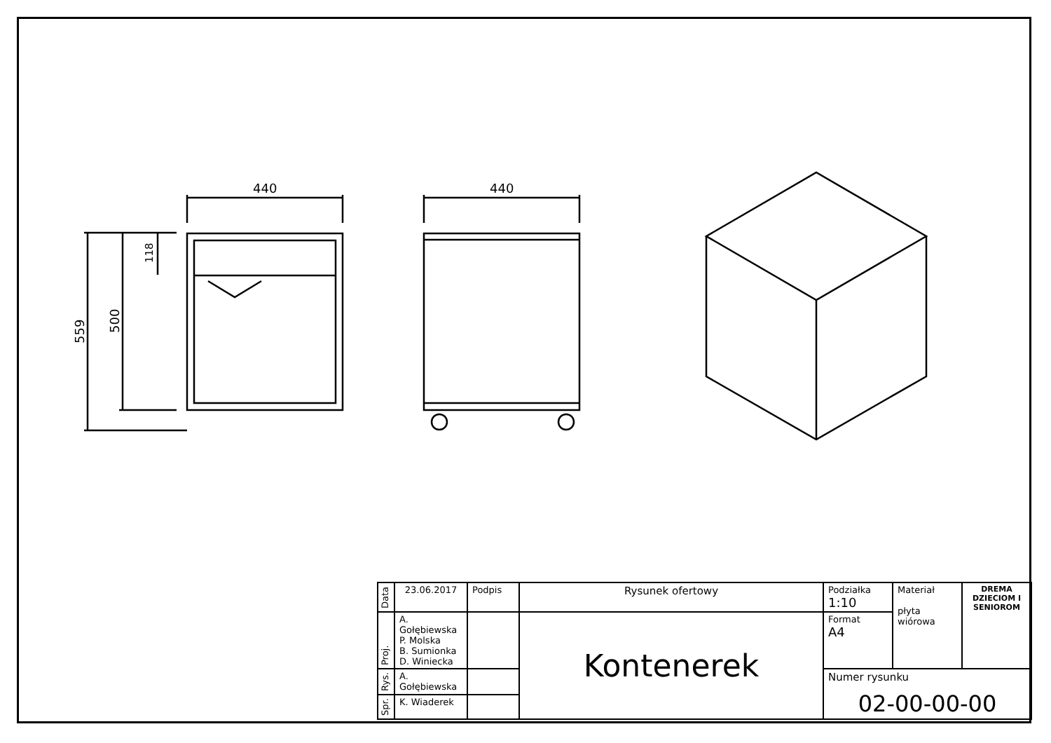440
440
559
500
118
| Data | 23.06.2017 | Podpis | Rysunek ofertowy | Podziałka 1:10 | Materiał płyta wiórowa | DREMA DZIECIOM I SENIOROM |
| Proj. | A. Gołębiewska P. Molska B. Sumionka D. Winiecka | | Kontenerek | Format A4 | | |
| Rys. | A. Gołębiewska | | | Numer rysunku 02-00-00-00 | | |
| Spr. | K. Wiaderek | | | | | |